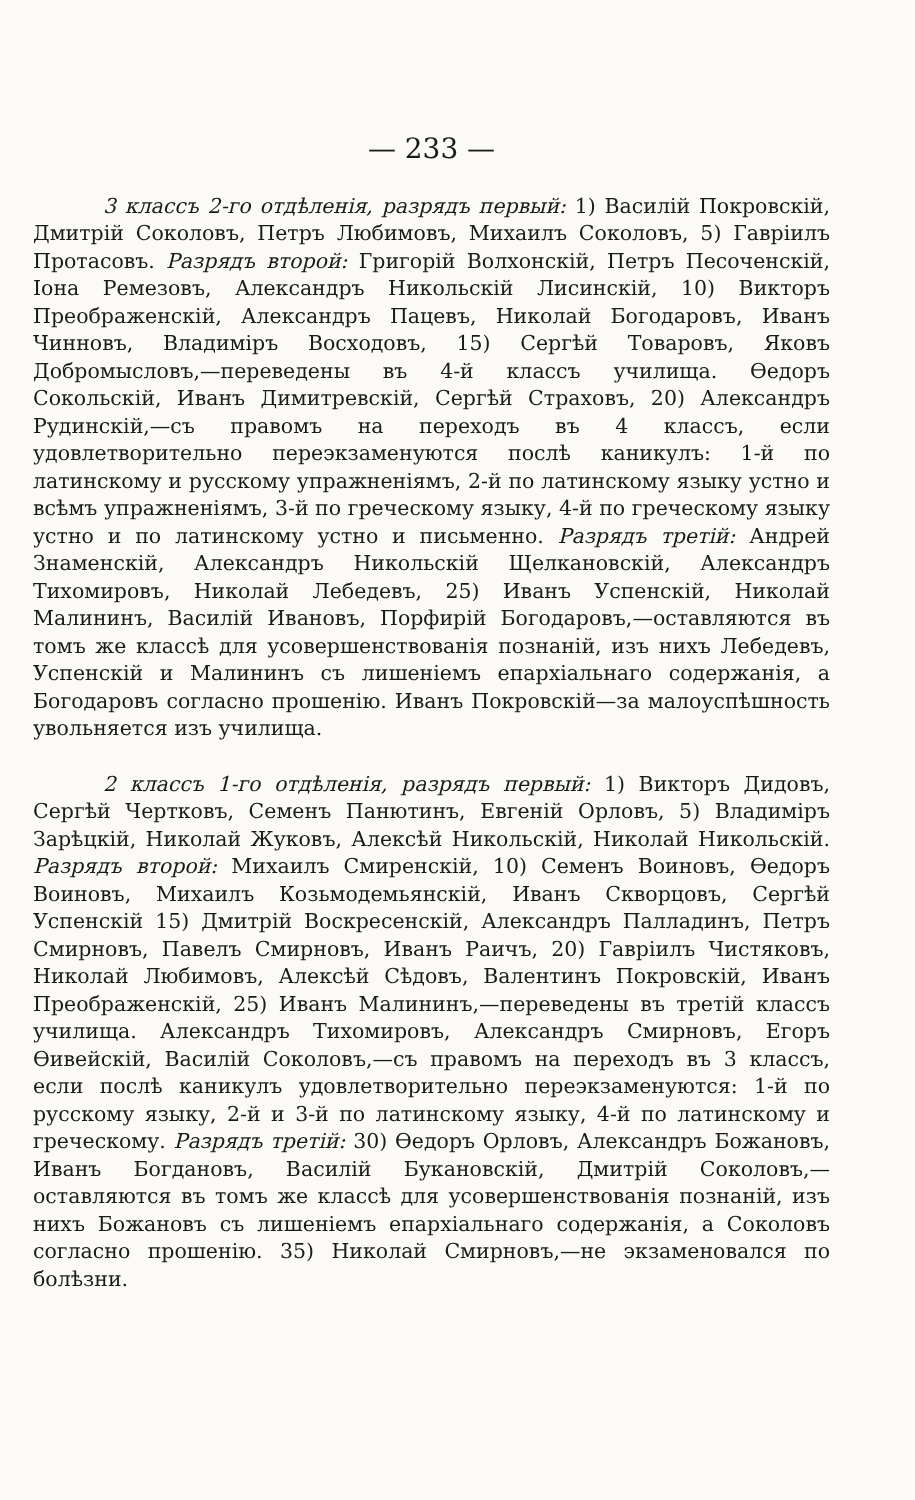— 233 —
3 классъ 2-го отдѣленія, разрядъ первый: 1) Василій Покровскій, Дмитрій Соколовъ, Петръ Любимовъ, Михаилъ Соколовъ, 5) Гавріилъ Протасовъ. Разрядъ второй: Григорій Волхонскій, Петръ Песоченскій, Іона Ремезовъ, Александръ Никольскій Лисинскій, 10) Викторъ Преображенскій, Александръ Пацевъ, Николай Богодаровъ, Иванъ Чинновъ, Владиміръ Восходовъ, 15) Сергѣй Товаровъ, Яковъ Добромысловъ,—переведены въ 4-й классъ училища. Ѳедоръ Сокольскій, Иванъ Димитревскій, Сергѣй Страховъ, 20) Александръ Рудинскій,—съ правомъ на переходъ въ 4 классъ, если удовлетворительно переэкзаменуются послѣ каникулъ: 1-й по латинскому и русскому упражненіямъ, 2-й по латинскому языку устно и всѣмъ упражненіямъ, 3-й по греческому языку, 4-й по греческому языку устно и по латинскому устно и письменно. Разрядъ третій: Андрей Знаменскій, Александръ Никольскій Щелкановскій, Александръ Тихомировъ, Николай Лебедевъ, 25) Иванъ Успенскій, Николай Малининъ, Василій Ивановъ, Порфирій Богодаровъ,—оставляются въ томъ же классѣ для усовершенствованія познаній, изъ нихъ Лебедевъ, Успенскій и Малининъ съ лишеніемъ епархіальнаго содержанія, а Богодаровъ согласно прошенію. Иванъ Покровскій—за малоуспѣшность увольняется изъ училища.
2 классъ 1-го отдѣленія, разрядъ первый: 1) Викторъ Дидовъ, Сергѣй Чертковъ, Семенъ Панютинъ, Евгеній Орловъ, 5) Владиміръ Зарѣцкій, Николай Жуковъ, Алексѣй Никольскій, Николай Никольскій. Разрядъ второй: Михаилъ Смиренскій, 10) Семенъ Воиновъ, Ѳедоръ Воиновъ, Михаилъ Козьмодемьянскій, Иванъ Скворцовъ, Сергѣй Успенскій 15) Дмитрій Воскресенскій, Александръ Палладинъ, Петръ Смирновъ, Павелъ Смирновъ, Иванъ Раичъ, 20) Гавріилъ Чистяковъ, Николай Любимовъ, Алексѣй Сѣдовъ, Валентинъ Покровскій, Иванъ Преображенскій, 25) Иванъ Малининъ,—переведены въ третій классъ училища. Александръ Тихомировъ, Александръ Смирновъ, Егоръ Ѳивейскій, Василій Соколовъ,—съ правомъ на переходъ въ 3 классъ, если послѣ каникулъ удовлетворительно переэкзаменуются: 1-й по русскому языку, 2-й и 3-й по латинскому языку, 4-й по латинскому и греческому. Разрядъ третій: 30) Ѳедоръ Орловъ, Александръ Божановъ, Иванъ Богдановъ, Василій Букановскій, Дмитрій Соколовъ,—оставляются въ томъ же классѣ для усовершенствованія познаній, изъ нихъ Божановъ съ лишеніемъ епархіальнаго содержанія, а Соколовъ согласно прошенію. 35) Николай Смирновъ,—не экзаменовался по болѣзни.